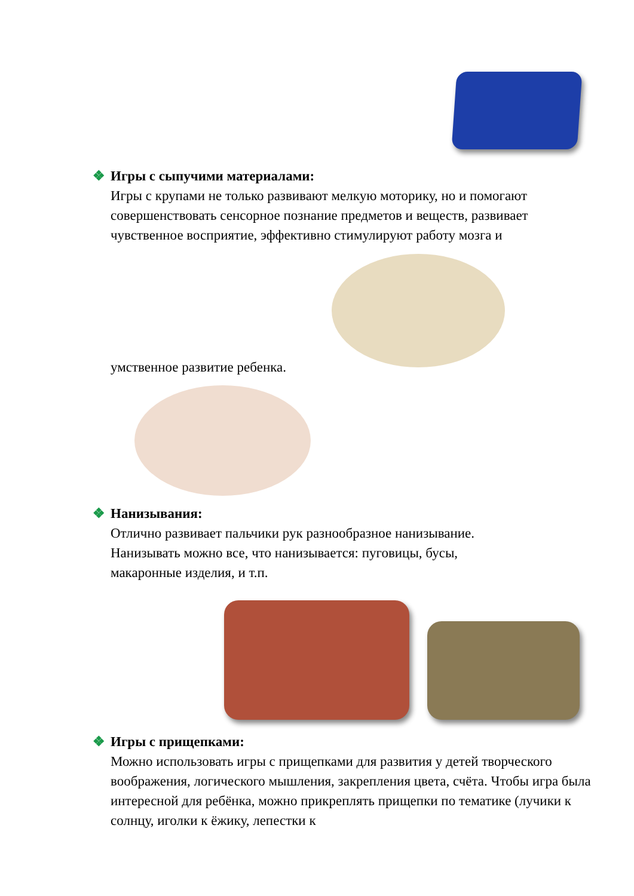❖ Игры с сыпучими материалами:
Игры с крупами не только развивают мелкую моторику, но и помогают совершенствовать сенсорное познание предметов и веществ, развивает чувственное восприятие, эффективно стимулируют работу мозга и
умственное развитие ребенка.
❖ Нанизывания:
Отлично развивает пальчики рук разнообразное нанизывание.
Нанизывать можно все, что нанизывается: пуговицы, бусы,
макаронные изделия, и т.п.
❖ Игры с прищепками:
Можно использовать игры с прищепками для развития у детей творческого воображения, логического мышления, закрепления цвета, счёта. Чтобы игра была интересной для ребёнка, можно прикреплять прищепки по тематике (лучики к солнцу, иголки к ёжику, лепестки к